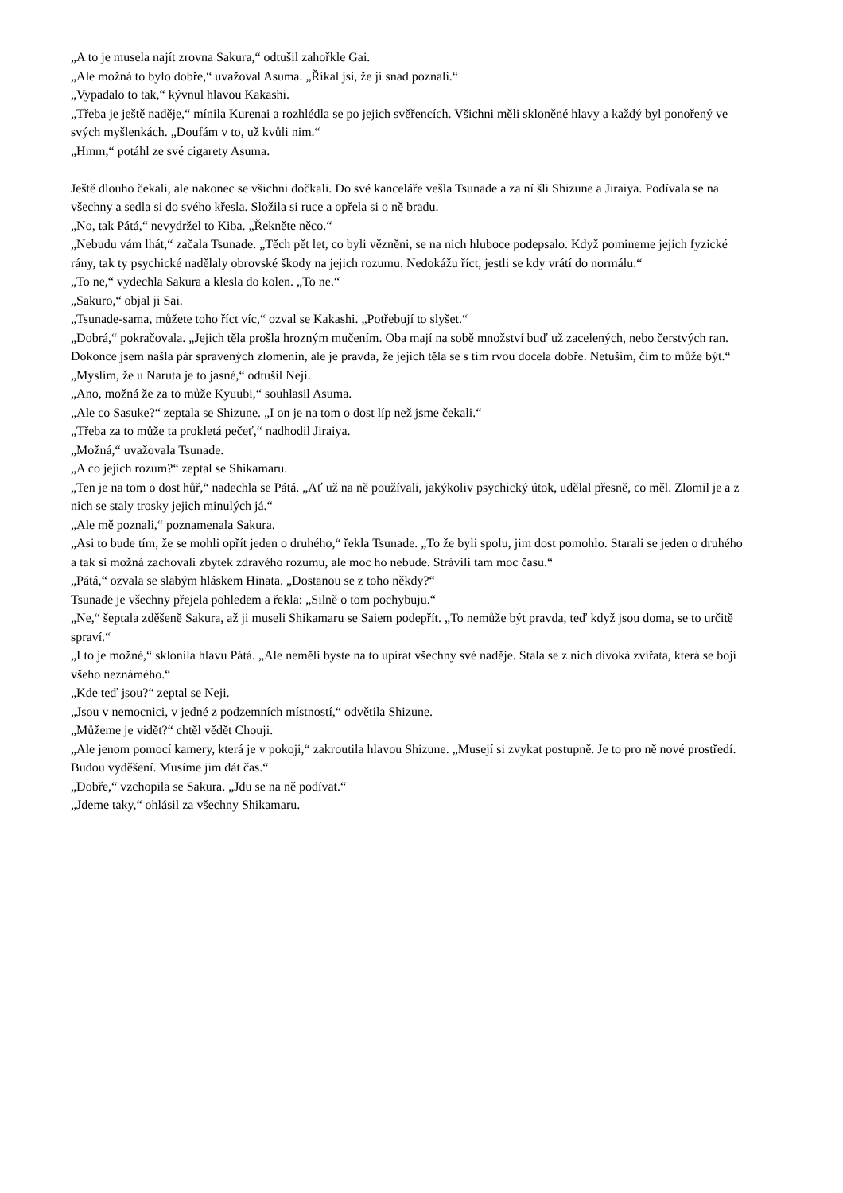„A to je musela najít zrovna Sakura,“ odtušil zahořkle Gai.
„Ale možná to bylo dobře,“ uvažoval Asuma. „Říkal jsi, že jí snad poznali.“
„Vypadalo to tak,“ kývnul hlavou Kakashi.
„Třeba je ještě naděje,“ mínila Kurenai a rozhlédla se po jejich svěřencích. Všichni měli skloněné hlavy a každý byl ponořený ve svých myšlenkách. „Doufám v to, už kvůli nim.“
„Hmm,“ potáhl ze své cigarety Asuma.
Ještě dlouho čekali, ale nakonec se všichni dočkali. Do své kanceláře vešla Tsunade a za ní šli Shizune a Jiraiya. Podívala se na všechny a sedla si do svého křesla. Složila si ruce a opřela si o ně bradu.
„No, tak Pátá,“ nevydržel to Kiba. „Řekněte něco.“
„Nebudu vám lhát,“ začala Tsunade. „Těch pět let, co byli vězněni, se na nich hluboce podepsalo. Když pomineme jejich fyzické rány, tak ty psychické nadělaly obrovské škody na jejich rozumu. Nedokážu říct, jestli se kdy vrátí do normálu.“
„To ne,“ vydechla Sakura a klesla do kolen. „To ne.“
„Sakuro,“ objal ji Sai.
„Tsunade-sama, můžete toho říct víc,“ ozval se Kakashi. „Potřebují to slyšet.“
„Dobrá,“ pokračovala. „Jejich těla prošla hrozným mučením. Oba mají na sobě množství buď už zacelených, nebo čerstvých ran. Dokonce jsem našla pár spravených zlomenin, ale je pravda, že jejich těla se s tím rvou docela dobře. Netuším, čím to může být.“
„Myslím, že u Naruta je to jasné,“ odtušil Neji.
„Ano, možná že za to může Kyuubi,“ souhlasil Asuma.
„Ale co Sasuke?“ zeptala se Shizune. „I on je na tom o dost líp než jsme čekali.“
„Třeba za to může ta prokletá pečeť,“ nadhodil Jiraiya.
„Možná,“ uvažovala Tsunade.
„A co jejich rozum?“ zeptal se Shikamaru.
„Ten je na tom o dost hůř,“ nadechla se Pátá. „Ať už na ně používali, jakýkoliv psychický útok, udělal přesně, co měl. Zlomil je a z nich se staly trosky jejich minulých já.“
„Ale mě poznali,“ poznamenala Sakura.
„Asi to bude tím, že se mohli opřít jeden o druhého,“ řekla Tsunade. „To že byli spolu, jim dost pomohlo. Starali se jeden o druhého a tak si možná zachovali zbytek zdravého rozumu, ale moc ho nebude. Strávili tam moc času.“
„Pátá,“ ozvala se slabým hláskem Hinata. „Dostanou se z toho někdy?“
Tsunade je všechny přejela pohledem a řekla: „Silně o tom pochybuju.“
„Ne,“ šeptala zděšeně Sakura, až ji museli Shikamaru se Saiem podepřít. „To nemůže být pravda, teď když jsou doma, se to určitě spraví.“
„I to je možné,“ sklonila hlavu Pátá. „Ale neměli byste na to upírat všechny své naděje. Stala se z nich divoká zvířata, která se bojí všeho neznámého.“
„Kde teď jsou?“ zeptal se Neji.
„Jsou v nemocnici, v jedné z podzemních místností,“ odvětila Shizune.
„Můžeme je vidět?“ chtěl vědět Chouji.
„Ale jenom pomocí kamery, která je v pokoji,“ zakroutila hlavou Shizune. „Musejí si zvykat postupně. Je to pro ně nové prostředí. Budou vyděšení. Musíme jim dát čas.“
„Dobře,“ vzchopila se Sakura. „Jdu se na ně podívat.“
„Jdeme taky,“ ohlásil za všechny Shikamaru.